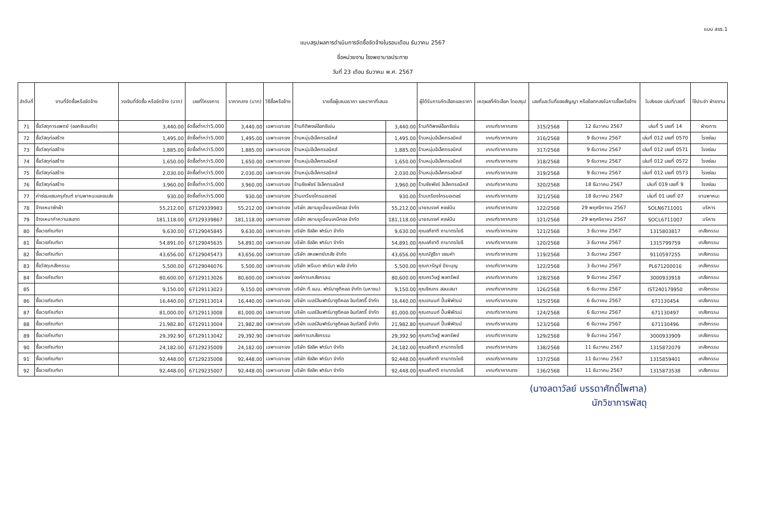แบบ สขร.1
แบบสรุปผลการดำเนินการจัดซื้อจัดจ้างในรอบเดือน ธันวาคม 2567
ชื่อหน่วยงาน โรงพยาบาลประทาย
วันที่ 23 เดือน ธันวาคม พ.ศ. 2567
| ลำดับที่ | งานที่จัดซื้อหรือจัดจ้าง | วงเงินที่จัดซื้อ หรือจัดจ้าง (บาท) | เลขที่โครงการ | ราคากลาง (บาท) | วิธีซื้อหรือจ้าง | รายชื่อผู้เสนอราคา และราคาที่เสนอ | | ผู้ได้รับการคัดเลือกและราคา | เหตุผลที่คัดเลือก โดยสรุป | เลขที่และวันที่ของสัญญา หรือข้อตกลงในการซื้อหรือจ้าง | | ใบส่งของ เล่มที่/เลขที่ | ใช้ประจำ ฝ่ายงาน |
| --- | --- | --- | --- | --- | --- | --- | --- | --- | --- | --- | --- | --- | --- |
| 71 | ซื้อวัสดุการแพทย์ (ออกซิเจนถัง) | 3,440.00 | จัดซื้อต่ำกว่า5,000 | 3,440.00 | เฉพาะเจาะจง | ร้านกิติพงษ์อ๊อกซิเย่น | 3,440.00 | ร้านกิติพงษ์อ๊อกซิเย่น | เกณฑ์ราคากลาง | 315/2568 | 12 ธันวาคม 2567 | เล่มที่ 5 เลขที่ 14 | ฝ่ายการ |
| 72 | ซื้อวัสดุก่อสร้าง | 1,495.00 | จัดซื้อต่ำกว่า5,000 | 1,495.00 | เฉพาะเจาะจง | ร้านหนุ่มอีเล็คทรอนิคส์ | 1,495.00 | ร้านหนุ่มอีเล็คทรอนิคส์ | เกณฑ์ราคากลาง | 316/2568 | 9 ธันวาคม 2567 | เล่มที่ 012 เลขที่ 0570 | โรงซ่อม |
| 73 | ซื้อวัสดุก่อสร้าง | 1,885.00 | จัดซื้อต่ำกว่า5,000 | 1,885.00 | เฉพาะเจาะจง | ร้านหนุ่มอีเล็คทรอนิคส์ | 1,885.00 | ร้านหนุ่มอีเล็คทรอนิคส์ | เกณฑ์ราคากลาง | 317/2568 | 9 ธันวาคม 2567 | เล่มที่ 012 เลขที่ 0571 | โรงซ่อม |
| 74 | ซื้อวัสดุก่อสร้าง | 1,650.00 | จัดซื้อต่ำกว่า5,000 | 1,650.00 | เฉพาะเจาะจง | ร้านหนุ่มอีเล็คทรอนิคส์ | 1,650.00 | ร้านหนุ่มอีเล็คทรอนิคส์ | เกณฑ์ราคากลาง | 318/2568 | 9 ธันวาคม 2567 | เล่มที่ 012 เลขที่ 0572 | โรงซ่อม |
| 75 | ซื้อวัสดุก่อสร้าง | 2,030.00 | จัดซื้อต่ำกว่า5,000 | 2,030.00 | เฉพาะเจาะจง | ร้านหนุ่มอีเล็คทรอนิคส์ | 2,030.00 | ร้านหนุ่มอีเล็คทรอนิคส์ | เกณฑ์ราคากลาง | 319/2568 | 9 ธันวาคม 2567 | เล่มที่ 012 เลขที่ 0573 | โรงซ่อม |
| 76 | ซื้อวัสดุก่อสร้าง | 3,960.00 | จัดซื้อต่ำกว่า5,000 | 3,960.00 | เฉพาะเจาะจง | ร้านชัยพัชร์ อิเล็คทรอนิคส์ | 3,960.00 | ร้านชัยพัชร์ อิเล็คทรอนิคส์ | เกณฑ์ราคากลาง | 320/2568 | 18 ธันวาคม 2567 | เล่มที่ 019 เลขที่ 9 | โรงซ่อม |
| 77 | ค่าซ่อมแซมครุภัณฑ์ ยานพาหนะและขนส่ง | 930.00 | จัดซื้อต่ำกว่า5,000 | 930.00 | เฉพาะเจาะจง | ร้านเกรียงไกรมอเตอร์ | 930.00 | ร้านเกรียงไกรมอเตอร์ | เกณฑ์ราคากลาง | 321/2568 | 18 ธันวาคม 2567 | เล่มที่ 01 เลขที่ 07 | ยานพาหนะ |
| 78 | จ้างเหมาซักผ้า | 55,212.00 | 67129339983 | 55,212.00 | เฉพาะเจาะจง | บริษัท สยามยูเนี่ยนเคมีคอล จำกัด | 55,212.00 | นายณรงค์ หงษ์บิน | เกณฑ์ราคากลาง | 122/2568 | 29 พฤศจิกายน 2567 | SOLN6711001 | บริหาร |
| 79 | จ้างเหมาทำความสะอาด | 181,118.00 | 67129339867 | 181,118.00 | เฉพาะเจาะจง | บริษัท สยามยูเนี่ยนเคมีคอล จำกัด | 181,118.00 | นายณรงค์ หงษ์บิน | เกณฑ์ราคากลาง | 121/2568 | 29 พฤศจิกายน 2567 | SOCL6711007 | บริหาร |
| 80 | ซื้อเวชภัณฑ์ยา | 9,630.00 | 67129045845 | 9,630.00 | เฉพาะเจาะจง | บริษัท ซิลลิค ฟาร์มา จำกัด | 9,630.00 | คุณอภิชาติ ถามาตรโยธี | เกณฑ์ราคากลาง | 121/2568 | 3 ธันวาคม 2567 | 1315803817 | เภสัชกรรม |
| 81 | ซื้อเวชภัณฑ์ยา | 54,891.00 | 67129045635 | 54,891.00 | เฉพาะเจาะจง | บริษัท ซิลลิค ฟาร์มา จำกัด | 54,891.00 | คุณอภิชาติ ถามาตรโยธี | เกณฑ์ราคากลาง | 120/2568 | 3 ธันวาคม 2567 | 1315799759 | เภสัชกรรม |
| 82 | ซื้อเวชภัณฑ์ยา | 43,656.00 | 67129045473 | 43,656.00 | เฉพาะเจาะจง | บริษัท สหแพทย์เภสัช จำกัด | 43,656.00 | คุณณัฐธีรา แซมคำ | เกณฑ์ราคากลาง | 119/2568 | 3 ธันวาคม 2567 | 9110597255 | เภสัชกรรม |
| 83 | ซื้อวัสดุเภสัชกรรม | 5,500.00 | 67129046076 | 5,500.00 | เฉพาะเจาะจง | บริษัท พรีเมด ฟาร์มา พลัส จำกัด | 5,500.00 | คุณภวรัญช์ ปิยะบุญ | เกณฑ์ราคากลาง | 122/2568 | 3 ธันวาคม 2567 | PL671200016 | เภสัชกรรม |
| 84 | ซื้อเวชภัณฑ์ยา | 80,600.00 | 67129113026 | 80,600.00 | เฉพาะเจาะจง | องค์การเภสัชกรรม | 80,600.00 | คุณศรวิษฐ์ พลทรัพย์ | เกณฑ์ราคากลาง | 128/2568 | 9 ธันวาคม 2567 | 3000933918 | เภสัชกรรม |
| 85 | | 9,150.00 | 67129113023 | 9,150.00 | เฉพาะเจาะจง | บริษัท ที.แมน. ฟาร์มาซูติคอล จำกัด (มหาชน) | 9,150.00 | คุณชิณกร สอนเสนา | เกณฑ์ราคากลาง | 126/2568 | 6 ธันวาคม 2567 | IST240179950 | เภสัชกรรม |
| 86 | ซื้อเวชภัณฑ์ยา | 16,440.00 | 67129113014 | 16,440.00 | เฉพาะเจาะจง | บริษัท เบอร์ลินฟาร์มาซูติคอล อินดัสตรี้ จำกัด | 16,440.00 | คุณอานนท์ ปั้นพิพัฒน์ | เกณฑ์ราคากลาง | 125/2568 | 6 ธันวาคม 2567 | 671130454 | เภสัชกรรม |
| 87 | ซื้อเวชภัณฑ์ยา | 81,000.00 | 67129113008 | 81,000.00 | เฉพาะเจาะจง | บริษัท เบอร์ลินฟาร์มาซูติคอล อินดัสตรี้ จำกัด | 81,000.00 | คุณอานนท์ ปั้นพิพัฒน์ | เกณฑ์ราคากลาง | 124/2568 | 6 ธันวาคม 2567 | 671130497 | เภสัชกรรม |
| 88 | ซื้อเวชภัณฑ์ยา | 21,982.80 | 67129113004 | 21,982.80 | เฉพาะเจาะจง | บริษัท เบอร์ลินฟาร์มาซูติคอล อินดัสตรี้ จำกัด | 21,982.80 | คุณอานนท์ ปั้นพิพัฒน์ | เกณฑ์ราคากลาง | 123/2568 | 6 ธันวาคม 2567 | 671130496 | เภสัชกรรม |
| 89 | ซื้อเวชภัณฑ์ยา | 29,392.90 | 67129113042 | 29,392.90 | เฉพาะเจาะจง | องค์การเภสัชกรรม | 29,392.90 | คุณศรวิษฐ์ พลทรัพย์ | เกณฑ์ราคากลาง | 129/2568 | 9 ธันวาคม 2567 | 3000933909 | เภสัชกรรม |
| 90 | ซื้อเวชภัณฑ์ยา | 24,182.00 | 67129235009 | 24,182.00 | เฉพาะเจาะจง | บริษัท ซิลลิค ฟาร์มา จำกัด | 24,182.00 | คุณอภิชาติ ถามาตรโยธี | เกณฑ์ราคากลาง | 138/2568 | 11 ธันวาคม 2567 | 1315872079 | เภสัชกรรม |
| 91 | ซื้อเวชภัณฑ์ยา | 92,448.00 | 67129235008 | 92,448.00 | เฉพาะเจาะจง | บริษัท ซิลลิค ฟาร์มา จำกัด | 92,448.00 | คุณอภิชาติ ถามาตรโยธี | เกณฑ์ราคากลาง | 137/2568 | 11 ธันวาคม 2567 | 1315859401 | เภสัชกรรม |
| 92 | ซื้อเวชภัณฑ์ยา | 92,448.00 | 67129235007 | 92,448.00 | เฉพาะเจาะจง | บริษัท ซิลลิค ฟาร์มา จำกัด | 92,448.00 | คุณอภิชาติ ถามาตรโยธี | เกณฑ์ราคากลาง | 136/2568 | 11 ธันวาคม 2567 | 1315873538 | เภสัชกรรม |
(นางลดาวัลย์ บรรดาศักดิ์ไพศาล)
นักวิชาการพัสดุ